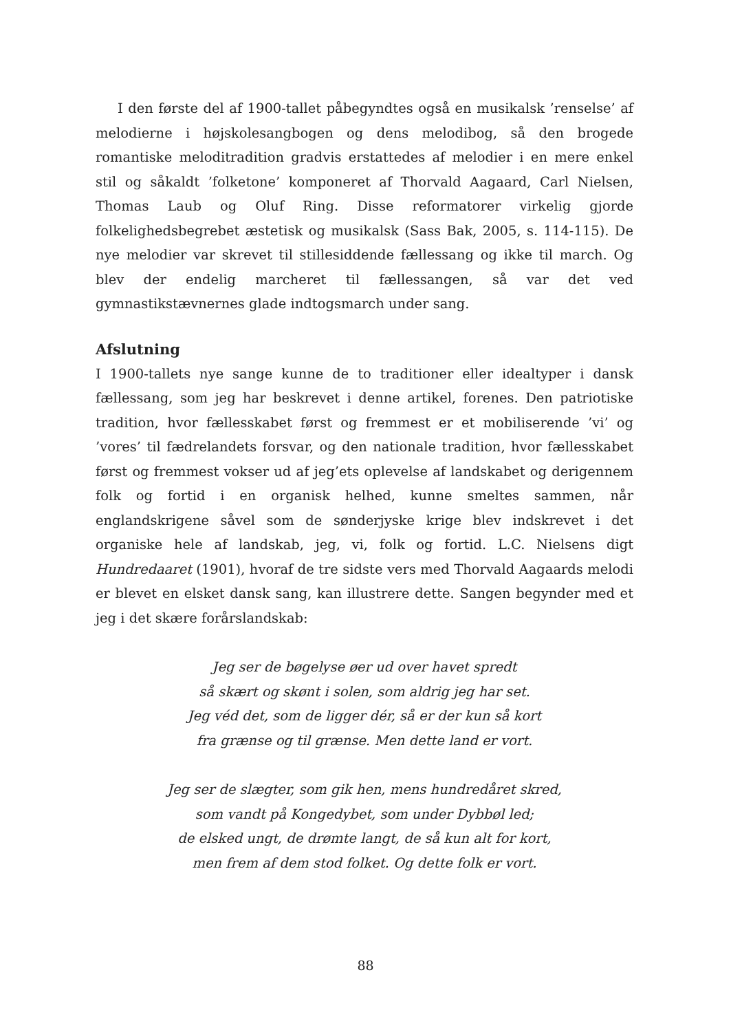I den første del af 1900-tallet påbegyndtes også en musikalsk ’renselse’ af melodierne i højskolesangbogen og dens melodibog, så den brogede romantiske meloditradition gradvis erstattedes af melodier i en mere enkel stil og såkaldt ’folketone’ komponeret af Thorvald Aagaard, Carl Nielsen, Thomas Laub og Oluf Ring. Disse reformatorer virkelig gjorde folkelighedsbegrebet æstetisk og musikalsk (Sass Bak, 2005, s. 114-115). De nye melodier var skrevet til stillesiddende fællessang og ikke til march. Og blev der endelig marcheret til fællessangen, så var det ved gymnastikstævnernes glade indtogsmarch under sang.
Afslutning
I 1900-tallets nye sange kunne de to traditioner eller idealtyper i dansk fællessang, som jeg har beskrevet i denne artikel, forenes. Den patriotiske tradition, hvor fællesskabet først og fremmest er et mobiliserende ’vi’ og ’vores’ til fædrelandets forsvar, og den nationale tradition, hvor fællesskabet først og fremmest vokser ud af jeg’ets oplevelse af landskabet og derigennem folk og fortid i en organisk helhed, kunne smeltes sammen, når englandskrigene såvel som de sønderjyske krige blev indskrevet i det organiske hele af landskab, jeg, vi, folk og fortid. L.C. Nielsens digt Hundredaaret (1901), hvoraf de tre sidste vers med Thorvald Aagaards melodi er blevet en elsket dansk sang, kan illustrere dette. Sangen begynder med et jeg i det skære forårslandskab:
Jeg ser de bøgelyse øer ud over havet spredt
så skært og skønt i solen, som aldrig jeg har set.
Jeg véd det, som de ligger dér, så er der kun så kort
fra grænse og til grænse. Men dette land er vort.
Jeg ser de slægter, som gik hen, mens hundredåret skred,
som vandt på Kongedybet, som under Dybbøl led;
de elsked ungt, de drømte langt, de så kun alt for kort,
men frem af dem stod folket. Og dette folk er vort.
88